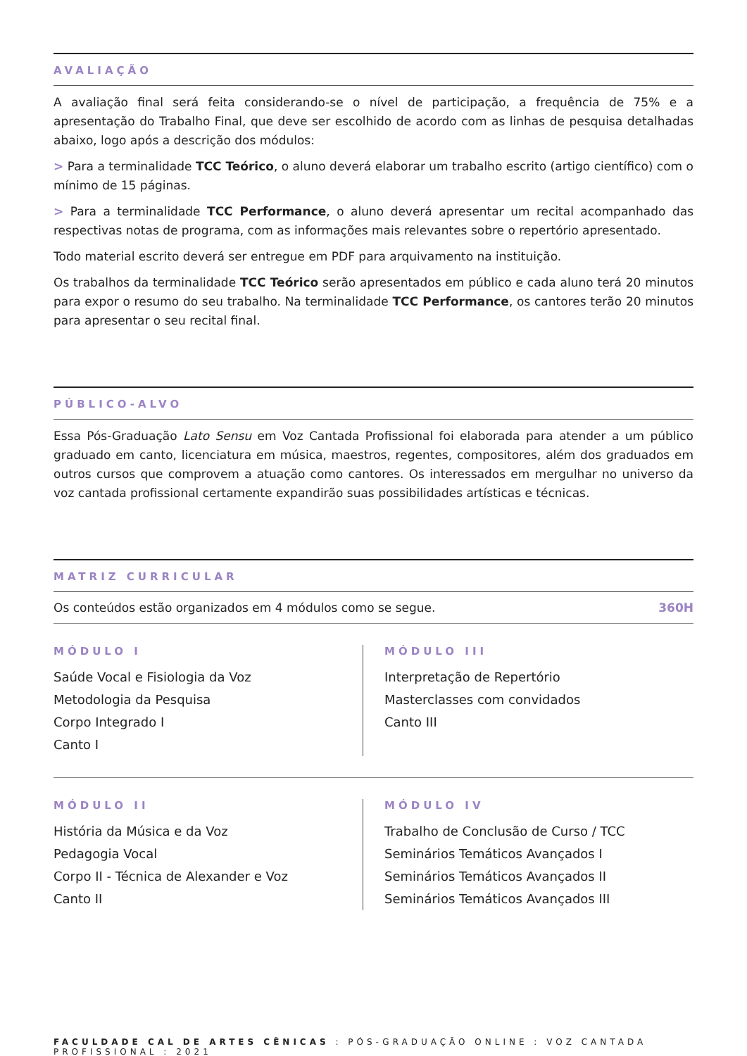AVALIAÇÃO
A avaliação final será feita considerando-se o nível de participação, a frequência de 75% e a apresentação do Trabalho Final, que deve ser escolhido de acordo com as linhas de pesquisa detalhadas abaixo, logo após a descrição dos módulos:
> Para a terminalidade TCC Teórico, o aluno deverá elaborar um trabalho escrito (artigo científico) com o mínimo de 15 páginas.
> Para a terminalidade TCC Performance, o aluno deverá apresentar um recital acompanhado das respectivas notas de programa, com as informações mais relevantes sobre o repertório apresentado.
Todo material escrito deverá ser entregue em PDF para arquivamento na instituição.
Os trabalhos da terminalidade TCC Teórico serão apresentados em público e cada aluno terá 20 minutos para expor o resumo do seu trabalho. Na terminalidade TCC Performance, os cantores terão 20 minutos para apresentar o seu recital final.
PÚBLICO-ALVO
Essa Pós-Graduação Lato Sensu em Voz Cantada Profissional foi elaborada para atender a um público graduado em canto, licenciatura em música, maestros, regentes, compositores, além dos graduados em outros cursos que comprovem a atuação como cantores. Os interessados em mergulhar no universo da voz cantada profissional certamente expandirão suas possibilidades artísticas e técnicas.
MATRIZ CURRICULAR
Os conteúdos estão organizados em 4 módulos como se segue. 360H
MÓDULO I
Saúde Vocal e Fisiologia da Voz
Metodologia da Pesquisa
Corpo Integrado I
Canto I
MÓDULO III
Interpretação de Repertório
Masterclasses com convidados
Canto III
MÓDULO II
História da Música e da Voz
Pedagogia Vocal
Corpo II - Técnica de Alexander e Voz
Canto II
MÓDULO IV
Trabalho de Conclusão de Curso / TCC
Seminários Temáticos Avançados I
Seminários Temáticos Avançados II
Seminários Temáticos Avançados III
FACULDADE CAL DE ARTES CÊNICAS : PÓS-GRADUAÇÃO ONLINE : VOZ CANTADA PROFISSIONAL : 2021